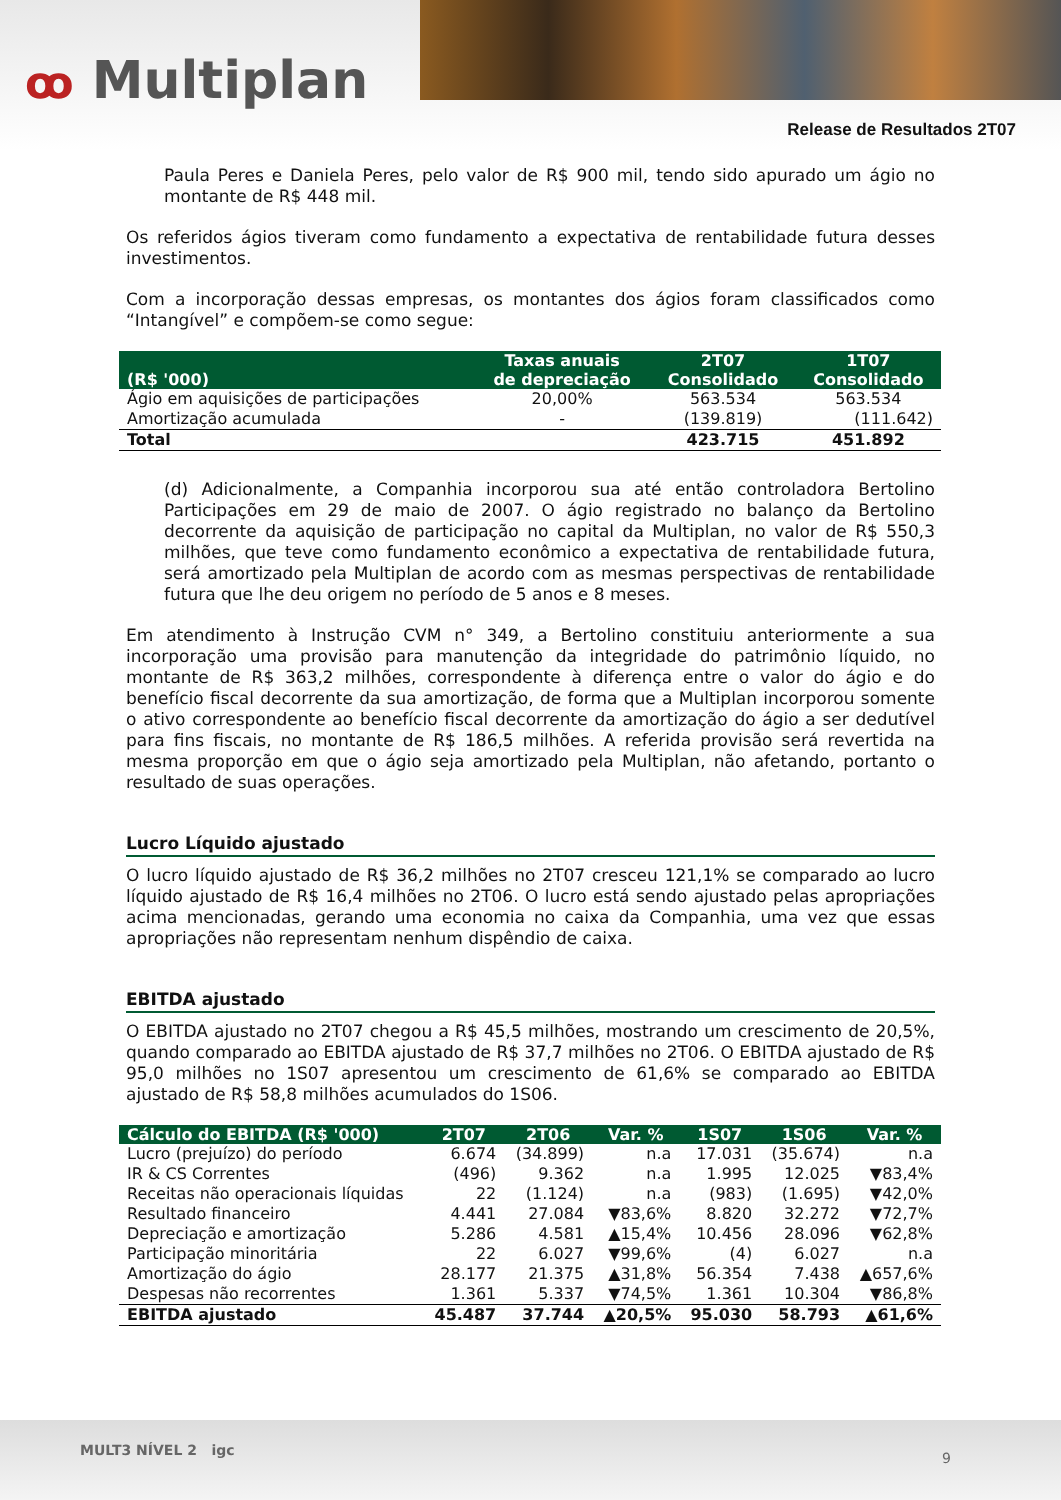ꝏ Multiplan
Release de Resultados 2T07
Paula Peres e Daniela Peres, pelo valor de R$ 900 mil, tendo sido apurado um ágio no montante de R$ 448 mil.
Os referidos ágios tiveram como fundamento a expectativa de rentabilidade futura desses investimentos.
Com a incorporação dessas empresas, os montantes dos ágios foram classificados como “Intangível” e compõem-se como segue:
| (R$ '000) | Taxas anuais de depreciação | 2T07 Consolidado | 1T07 Consolidado |
| --- | --- | --- | --- |
| Ágio em aquisições de participações | 20,00% | 563.534 | 563.534 |
| Amortização acumulada | - | (139.819) | (111.642) |
| Total | | 423.715 | 451.892 |
(d) Adicionalmente, a Companhia incorporou sua até então controladora Bertolino Participações em 29 de maio de 2007. O ágio registrado no balanço da Bertolino decorrente da aquisição de participação no capital da Multiplan, no valor de R$ 550,3 milhões, que teve como fundamento econômico a expectativa de rentabilidade futura, será amortizado pela Multiplan de acordo com as mesmas perspectivas de rentabilidade futura que lhe deu origem no período de 5 anos e 8 meses.
Em atendimento à Instrução CVM n° 349, a Bertolino constituiu anteriormente a sua incorporação uma provisão para manutenção da integridade do patrimônio líquido, no montante de R$ 363,2 milhões, correspondente à diferença entre o valor do ágio e do benefício fiscal decorrente da sua amortização, de forma que a Multiplan incorporou somente o ativo correspondente ao benefício fiscal decorrente da amortização do ágio a ser dedutível para fins fiscais, no montante de R$ 186,5 milhões. A referida provisão será revertida na mesma proporção em que o ágio seja amortizado pela Multiplan, não afetando, portanto o resultado de suas operações.
Lucro Líquido ajustado
O lucro líquido ajustado de R$ 36,2 milhões no 2T07 cresceu 121,1% se comparado ao lucro líquido ajustado de R$ 16,4 milhões no 2T06. O lucro está sendo ajustado pelas apropriações acima mencionadas, gerando uma economia no caixa da Companhia, uma vez que essas apropriações não representam nenhum dispêndio de caixa.
EBITDA ajustado
O EBITDA ajustado no 2T07 chegou a R$ 45,5 milhões, mostrando um crescimento de 20,5%, quando comparado ao EBITDA ajustado de R$ 37,7 milhões no 2T06. O EBITDA ajustado de R$ 95,0 milhões no 1S07 apresentou um crescimento de 61,6% se comparado ao EBITDA ajustado de R$ 58,8 milhões acumulados do 1S06.
| Cálculo do EBITDA (R$ '000) | 2T07 | 2T06 | Var. % | 1S07 | 1S06 | Var. % |
| --- | --- | --- | --- | --- | --- | --- |
| Lucro (prejuízo) do período | 6.674 | (34.899) | n.a | 17.031 | (35.674) | n.a |
| IR & CS Correntes | (496) | 9.362 | n.a | 1.995 | 12.025 | ▼83,4% |
| Receitas não operacionais líquidas | 22 | (1.124) | n.a | (983) | (1.695) | ▼42,0% |
| Resultado financeiro | 4.441 | 27.084 | ▼83,6% | 8.820 | 32.272 | ▼72,7% |
| Depreciação e amortização | 5.286 | 4.581 | ▲15,4% | 10.456 | 28.096 | ▼62,8% |
| Participação minoritária | 22 | 6.027 | ▼99,6% | (4) | 6.027 | n.a |
| Amortização do ágio | 28.177 | 21.375 | ▲31,8% | 56.354 | 7.438 | ▲657,6% |
| Despesas não recorrentes | 1.361 | 5.337 | ▼74,5% | 1.361 | 10.304 | ▼86,8% |
| EBITDA ajustado | 45.487 | 37.744 | ▲20,5% | 95.030 | 58.793 | ▲61,6% |
MULT3 NÍVEL 2 igc 9